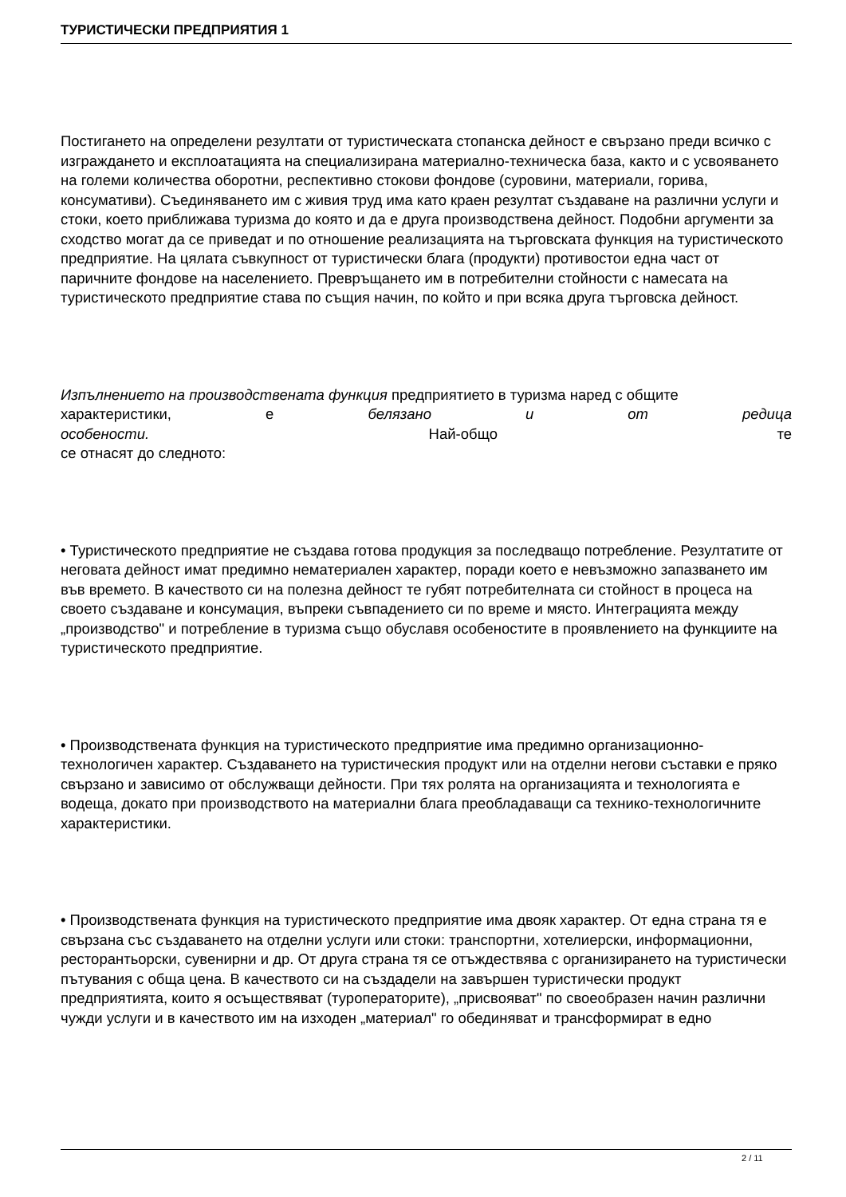ТУРИСТИЧЕСКИ ПРЕДПРИЯТИЯ 1
Постигането на определени резултати от туристическата стопанска дейност е свързано преди всичко с изграждането и експлоатацията на специализирана материално-техническа база, както и с усвояването на големи количества оборотни, респективно стокови фондове (суровини, материали, горива, консумативи). Съединяването им с живия труд има като краен резултат създаване на различни услуги и стоки, което приближава туризма до която и да е друга производствена дейност. Подобни аргументи за сходство могат да се приведат и по отношение реализацията на търговската функция на туристическото предприятие. На цялата съвкупност от туристически блага (продукти) противостои една част от паричните фондове на населението. Превръщането им в потребителни стойности с намесата на туристическото предприятие става по същия начин, по който и при всяка друга търговска дейност.
Изпълнението на производствената функция предприятието в туризма наред с общите
характеристики, е белязано и от редица
особености. Най-общо те
се отнасят до следното:
• Туристическото предприятие не създава готова продукция за последващо потребление. Резултатите от неговата дейност имат предимно нематериален характер, поради което е невъзможно запазването им във времето. В качеството си на полезна дейност те губят потребителната си стойност в процеса на своето създаване и консумация, въпреки съвпадението си по време и място. Интеграцията между „производство" и потребление в туризма също обуславя особеностите в проявлението на функциите на туристическото предприятие.
• Производствената функция на туристическото предприятие има предимно организационно-технологичен характер. Създаването на туристическия продукт или на отделни негови съставки е пряко свързано и зависимо от обслужващи дейности. При тях ролята на организацията и технологията е водеща, докато при производството на материални блага преобладаващи са технико-технологичните характеристики.
• Производствената функция на туристическото предприятие има двояк характер. От една страна тя е свързана със създаването на отделни услуги или стоки: транспортни, хотелиерски, информационни, ресторантьорски, сувенирни и др. От друга страна тя се отъждествява с организирането на туристически пътувания с обща цена. В качеството си на създадели на завършен туристически продукт предприятията, които я осъществяват (туроператорите), „присвояват" по своеобразен начин различни чужди услуги и в качеството им на изходен „материал" го обединяват и трансформират в едно
2 / 11